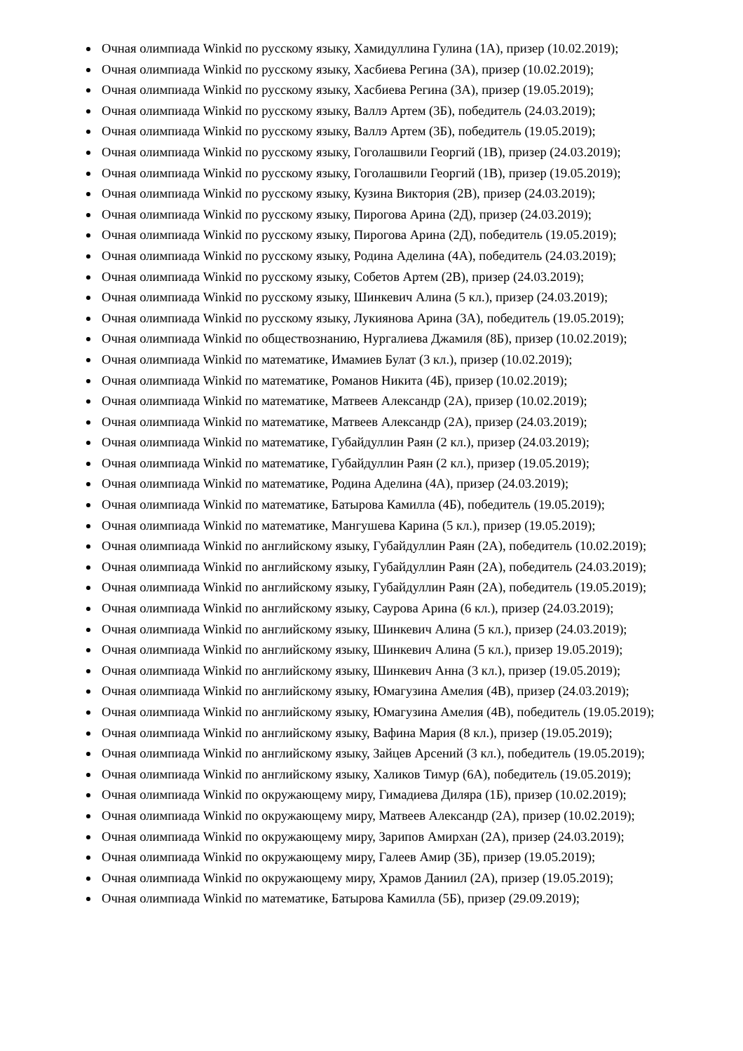Очная олимпиада Winkid по русскому языку, Хамидуллина Гулина (1А), призер (10.02.2019);
Очная олимпиада Winkid по русскому языку, Хасбиева Регина (3А), призер (10.02.2019);
Очная олимпиада Winkid по русскому языку, Хасбиева Регина (3А), призер (19.05.2019);
Очная олимпиада Winkid по русскому языку, Валлэ Артем (3Б), победитель (24.03.2019);
Очная олимпиада Winkid по русскому языку, Валлэ Артем (3Б), победитель (19.05.2019);
Очная олимпиада Winkid по русскому языку, Гоголашвили Георгий (1В), призер (24.03.2019);
Очная олимпиада Winkid по русскому языку, Гоголашвили Георгий (1В), призер (19.05.2019);
Очная олимпиада Winkid по русскому языку, Кузина Виктория (2В), призер (24.03.2019);
Очная олимпиада Winkid по русскому языку, Пирогова Арина (2Д), призер (24.03.2019);
Очная олимпиада Winkid по русскому языку, Пирогова Арина (2Д), победитель (19.05.2019);
Очная олимпиада Winkid по русскому языку, Родина Аделина (4А), победитель (24.03.2019);
Очная олимпиада Winkid по русскому языку, Собетов Артем (2В), призер (24.03.2019);
Очная олимпиада Winkid по русскому языку, Шинкевич Алина (5 кл.), призер (24.03.2019);
Очная олимпиада Winkid по русскому языку, Лукиянова Арина (3А), победитель (19.05.2019);
Очная олимпиада Winkid по обществознанию, Нургалиева Джамиля (8Б), призер (10.02.2019);
Очная олимпиада Winkid по математике, Имамиев Булат (3 кл.), призер (10.02.2019);
Очная олимпиада Winkid по математике, Романов Никита (4Б), призер (10.02.2019);
Очная олимпиада Winkid по математике, Матвеев Александр (2А), призер (10.02.2019);
Очная олимпиада Winkid по математике, Матвеев Александр (2А), призер (24.03.2019);
Очная олимпиада Winkid по математике, Губайдуллин Раян (2 кл.), призер (24.03.2019);
Очная олимпиада Winkid по математике, Губайдуллин Раян (2 кл.), призер (19.05.2019);
Очная олимпиада Winkid по математике, Родина Аделина (4А), призер (24.03.2019);
Очная олимпиада Winkid по математике, Батырова Камилла (4Б), победитель (19.05.2019);
Очная олимпиада Winkid по математике, Мангушева Карина (5 кл.), призер (19.05.2019);
Очная олимпиада Winkid по английскому языку, Губайдуллин Раян (2А), победитель (10.02.2019);
Очная олимпиада Winkid по английскому языку, Губайдуллин Раян (2А), победитель (24.03.2019);
Очная олимпиада Winkid по английскому языку, Губайдуллин Раян (2А), победитель (19.05.2019);
Очная олимпиада Winkid по английскому языку, Саурова Арина (6 кл.), призер (24.03.2019);
Очная олимпиада Winkid по английскому языку, Шинкевич Алина (5 кл.), призер (24.03.2019);
Очная олимпиада Winkid по английскому языку, Шинкевич Алина (5 кл.), призер 19.05.2019);
Очная олимпиада Winkid по английскому языку, Шинкевич Анна (3 кл.), призер (19.05.2019);
Очная олимпиада Winkid по английскому языку, Юмагузина Амелия (4В), призер (24.03.2019);
Очная олимпиада Winkid по английскому языку, Юмагузина Амелия (4В), победитель (19.05.2019);
Очная олимпиада Winkid по английскому языку, Вафина Мария (8 кл.), призер (19.05.2019);
Очная олимпиада Winkid по английскому языку, Зайцев Арсений (3 кл.), победитель (19.05.2019);
Очная олимпиада Winkid по английскому языку, Халиков Тимур (6А), победитель (19.05.2019);
Очная олимпиада Winkid по окружающему миру, Гимадиева Диляра (1Б), призер (10.02.2019);
Очная олимпиада Winkid по окружающему миру, Матвеев Александр (2А), призер (10.02.2019);
Очная олимпиада Winkid по окружающему миру, Зарипов Амирхан (2А), призер (24.03.2019);
Очная олимпиада Winkid по окружающему миру, Галеев Амир (3Б), призер (19.05.2019);
Очная олимпиада Winkid по окружающему миру, Храмов Даниил (2А), призер (19.05.2019);
Очная олимпиада Winkid по математике, Батырова Камилла (5Б), призер (29.09.2019);